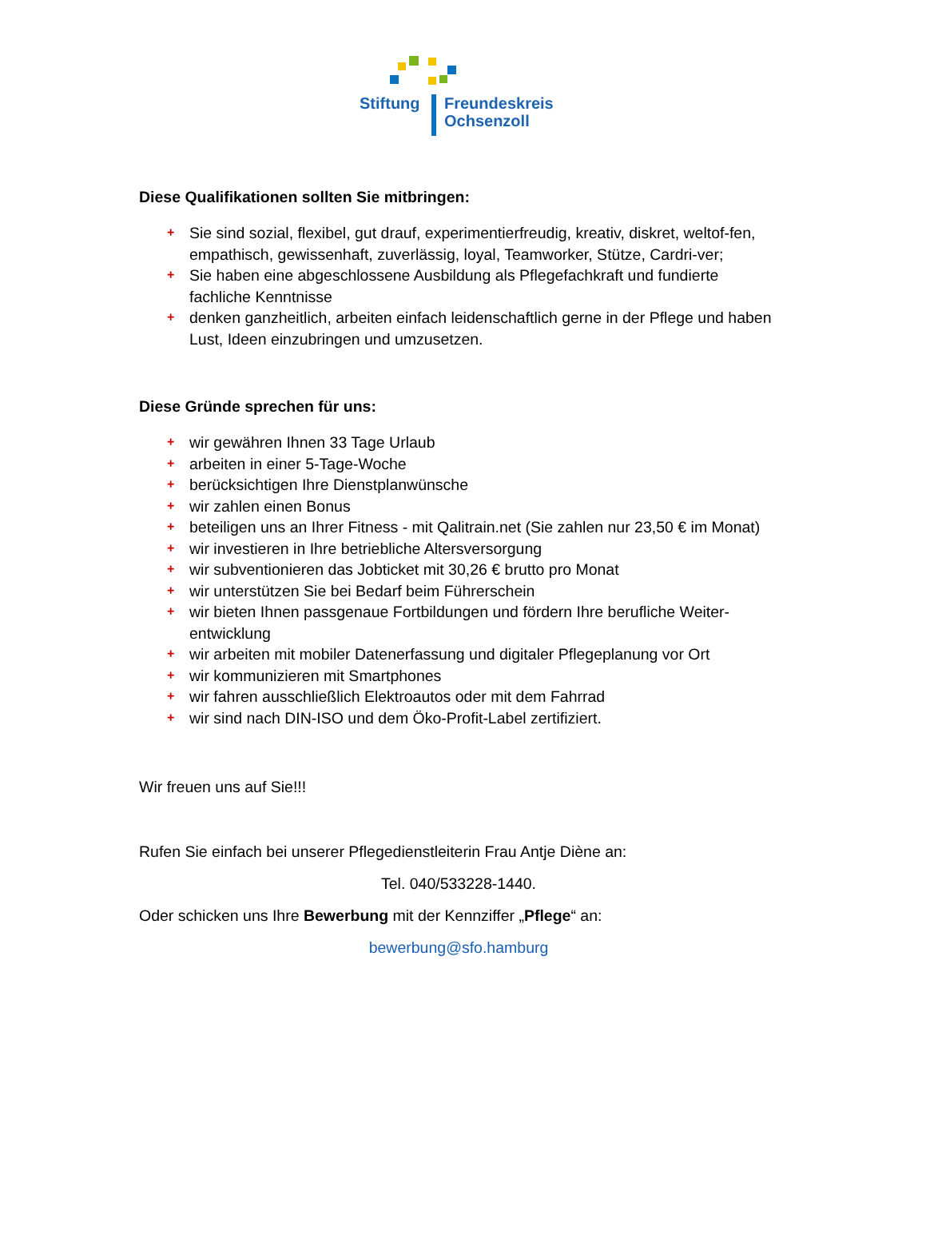Stiftung
Freundeskreis
Ochsenzoll
Diese Qualifikationen sollten Sie mitbringen:
+ Sie sind sozial, flexibel, gut drauf, experimentierfreudig, kreativ, diskret, weltof-fen, empathisch, gewissenhaft, zuverlässig, loyal, Teamworker, Stütze, Cardri-ver;
+ Sie haben eine abgeschlossene Ausbildung als Pflegefachkraft und fundierte fachliche Kenntnisse
+ denken ganzheitlich, arbeiten einfach leidenschaftlich gerne in der Pflege und haben Lust, Ideen einzubringen und umzusetzen.
Diese Gründe sprechen für uns:
+ wir gewähren Ihnen 33 Tage Urlaub
+ arbeiten in einer 5-Tage-Woche
+ berücksichtigen Ihre Dienstplanwünsche
+ wir zahlen einen Bonus
+ beteiligen uns an Ihrer Fitness - mit Qalitrain.net (Sie zahlen nur 23,50 € im Monat)
+ wir investieren in Ihre betriebliche Altersversorgung
+ wir subventionieren das Jobticket mit 30,26 € brutto pro Monat
+ wir unterstützen Sie bei Bedarf beim Führerschein
+ wir bieten Ihnen passgenaue Fortbildungen und fördern Ihre berufliche Weiter-entwicklung
+ wir arbeiten mit mobiler Datenerfassung und digitaler Pflegeplanung vor Ort
+ wir kommunizieren mit Smartphones
+ wir fahren ausschließlich Elektroautos oder mit dem Fahrrad
+ wir sind nach DIN-ISO und dem Öko-Profit-Label zertifiziert.
Wir freuen uns auf Sie!!!
Rufen Sie einfach bei unserer Pflegedienstleiterin Frau Antje Diène an:
Tel. 040/533228-1440.
Oder schicken uns Ihre Bewerbung mit der Kennziffer „Pflege“ an:
bewerbung@sfo.hamburg